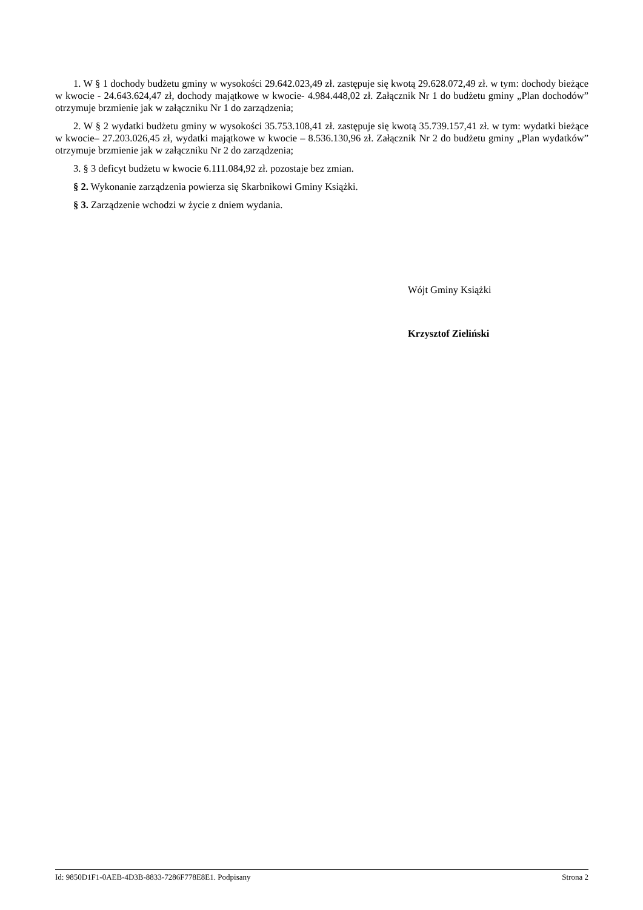1. W § 1 dochody budżetu gminy w wysokości 29.642.023,49 zł. zastępuje się kwotą 29.628.072,49 zł. w tym: dochody bieżące w kwocie - 24.643.624,47 zł, dochody majątkowe w kwocie- 4.984.448,02 zł. Załącznik Nr 1 do budżetu gminy „Plan dochodów” otrzymuje brzmienie jak w załączniku Nr 1 do zarządzenia;
2. W § 2 wydatki budżetu gminy w wysokości 35.753.108,41 zł. zastępuje się kwotą 35.739.157,41 zł. w tym: wydatki bieżące w kwocie– 27.203.026,45 zł, wydatki majątkowe w kwocie – 8.536.130,96 zł. Załącznik Nr 2 do budżetu gminy „Plan wydatków” otrzymuje brzmienie jak w załączniku Nr 2 do zarządzenia;
3. § 3 deficyt budżetu w kwocie 6.111.084,92 zł. pozostaje bez zmian.
§ 2. Wykonanie zarządzenia powierza się Skarbnikowi Gminy Książki.
§ 3. Zarządzenie wchodzi w życie z dniem wydania.
Wójt Gminy Książki
Krzysztof Zieliński
Id: 9850D1F1-0AEB-4D3B-8833-7286F778E8E1. Podpisany Strona 2